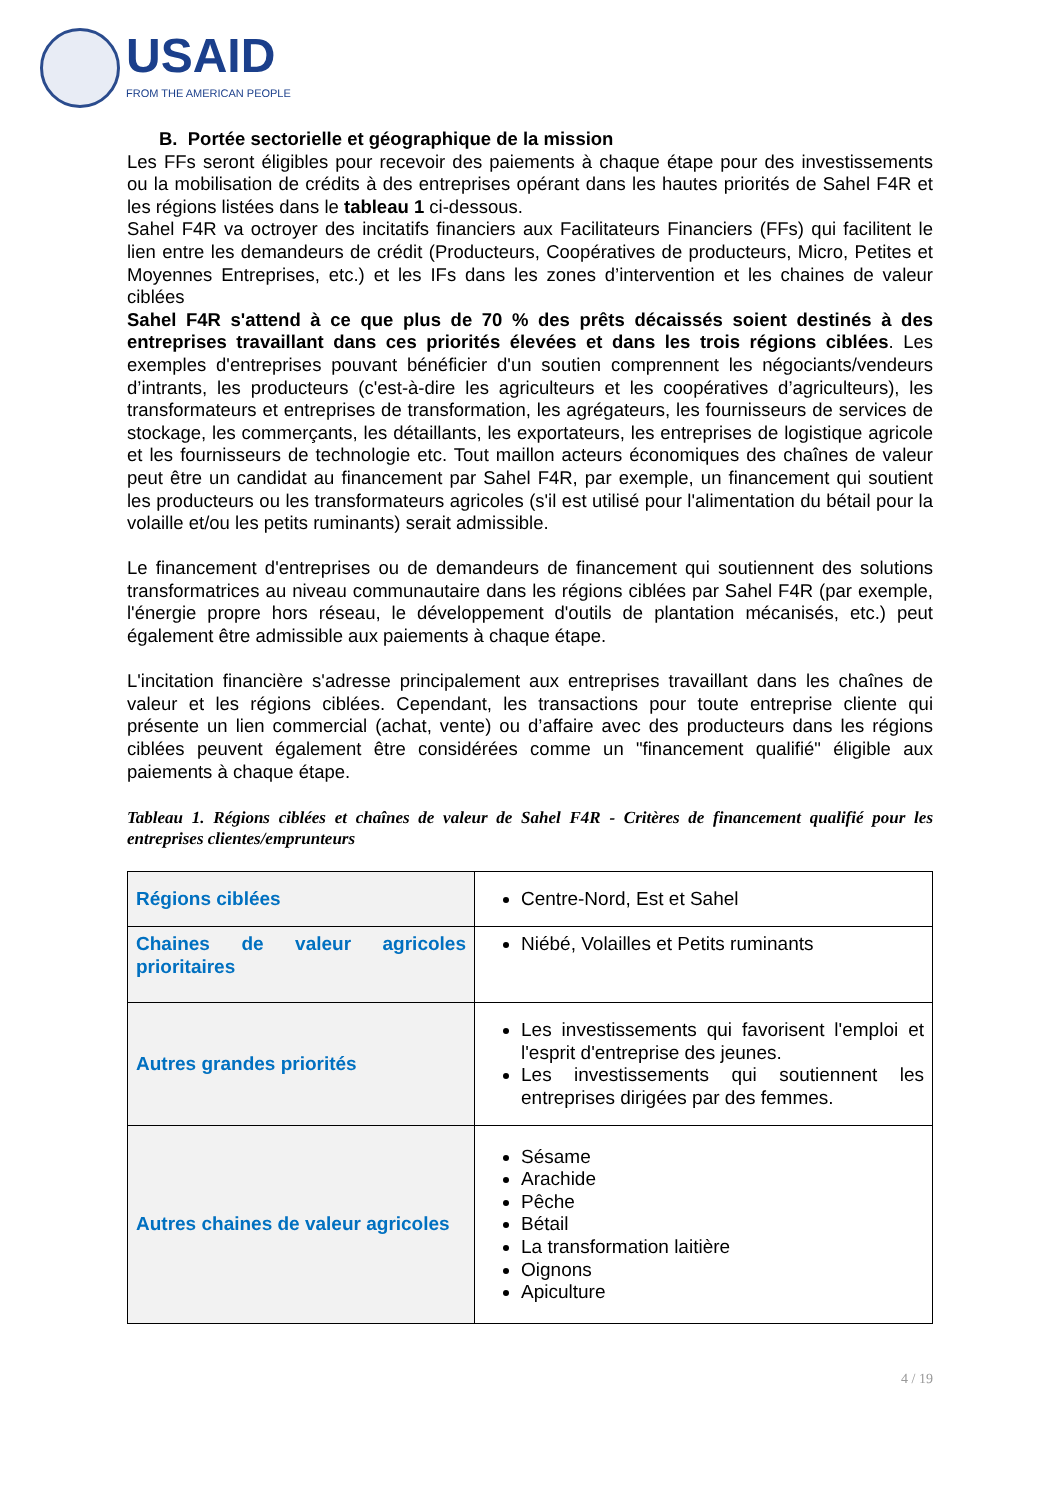USAID
FROM THE AMERICAN PEOPLE
B. Portée sectorielle et géographique de la mission
Les FFs seront éligibles pour recevoir des paiements à chaque étape pour des investissements ou la mobilisation de crédits à des entreprises opérant dans les hautes priorités de Sahel F4R et les régions listées dans le tableau 1 ci-dessous.
Sahel F4R va octroyer des incitatifs financiers aux Facilitateurs Financiers (FFs) qui facilitent le lien entre les demandeurs de crédit (Producteurs, Coopératives de producteurs, Micro, Petites et Moyennes Entreprises, etc.) et les IFs dans les zones d’intervention et les chaines de valeur ciblées
Sahel F4R s'attend à ce que plus de 70 % des prêts décaissés soient destinés à des entreprises travaillant dans ces priorités élevées et dans les trois régions ciblées. Les exemples d'entreprises pouvant bénéficier d'un soutien comprennent les négociants/vendeurs d’intrants, les producteurs (c'est-à-dire les agriculteurs et les coopératives d’agriculteurs), les transformateurs et entreprises de transformation, les agrégateurs, les fournisseurs de services de stockage, les commerçants, les détaillants, les exportateurs, les entreprises de logistique agricole et les fournisseurs de technologie etc. Tout maillon acteurs économiques des chaînes de valeur peut être un candidat au financement par Sahel F4R, par exemple, un financement qui soutient les producteurs ou les transformateurs agricoles (s'il est utilisé pour l'alimentation du bétail pour la volaille et/ou les petits ruminants) serait admissible.
Le financement d'entreprises ou de demandeurs de financement qui soutiennent des solutions transformatrices au niveau communautaire dans les régions ciblées par Sahel F4R (par exemple, l'énergie propre hors réseau, le développement d'outils de plantation mécanisés, etc.) peut également être admissible aux paiements à chaque étape.
L'incitation financière s'adresse principalement aux entreprises travaillant dans les chaînes de valeur et les régions ciblées. Cependant, les transactions pour toute entreprise cliente qui présente un lien commercial (achat, vente) ou d’affaire avec des producteurs dans les régions ciblées peuvent également être considérées comme un "financement qualifié" éligible aux paiements à chaque étape.
Tableau 1. Régions ciblées et chaînes de valeur de Sahel F4R - Critères de financement qualifié pour les entreprises clientes/emprunteurs
| Régions ciblées | Centre-Nord, Est et Sahel |
| Chaines de valeur agricoles prioritaires | Niébé, Volailles et Petits ruminants |
| Autres grandes priorités | Les investissements qui favorisent l'emploi et l'esprit d'entreprise des jeunes. Les investissements qui soutiennent les entreprises dirigées par des femmes. |
| Autres chaines de valeur agricoles | Sésame Arachide Pêche Bétail La transformation laitière Oignons Apiculture |
4 / 19